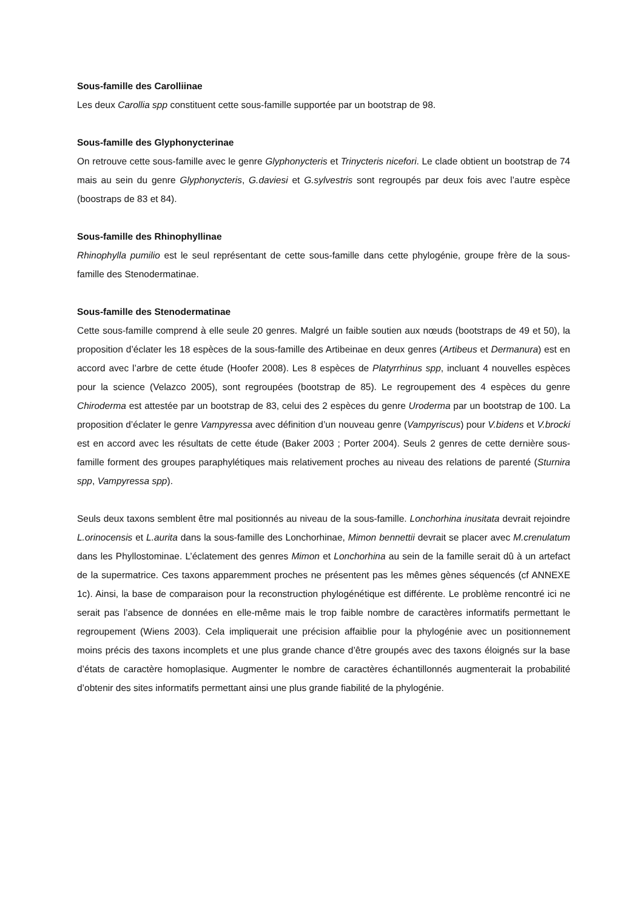Sous-famille des Carolliinae
Les deux Carollia spp constituent cette sous-famille supportée par un bootstrap de 98.
Sous-famille des Glyphonycterinae
On retrouve cette sous-famille avec le genre Glyphonycteris et Trinycteris nicefori. Le clade obtient un bootstrap de 74 mais au sein du genre Glyphonycteris, G.daviesi et G.sylvestris sont regroupés par deux fois avec l’autre espèce (boostraps de 83 et 84).
Sous-famille des Rhinophyllinae
Rhinophylla pumilio est le seul représentant de cette sous-famille dans cette phylogénie, groupe frère de la sous-famille des Stenodermatinae.
Sous-famille des Stenodermatinae
Cette sous-famille comprend à elle seule 20 genres. Malgré un faible soutien aux nœuds (bootstraps de 49 et 50), la proposition d’éclater les 18 espèces de la sous-famille des Artibeinae en deux genres (Artibeus et Dermanura) est en accord avec l’arbre de cette étude (Hoofer 2008). Les 8 espèces de Platyrrhinus spp, incluant 4 nouvelles espèces pour la science (Velazco 2005), sont regroupées (bootstrap de 85). Le regroupement des 4 espèces du genre Chiroderma est attestée par un bootstrap de 83, celui des 2 espèces du genre Uroderma par un bootstrap de 100. La proposition d’éclater le genre Vampyressa avec définition d’un nouveau genre (Vampyriscus) pour V.bidens et V.brocki est en accord avec les résultats de cette étude (Baker 2003 ; Porter 2004). Seuls 2 genres de cette dernière sous-famille forment des groupes paraphylétiques mais relativement proches au niveau des relations de parenté (Sturnira spp, Vampyressa spp).
Seuls deux taxons semblent être mal positionnés au niveau de la sous-famille. Lonchorhina inusitata devrait rejoindre L.orinocensis et L.aurita dans la sous-famille des Lonchorhinae, Mimon bennettii devrait se placer avec M.crenulatum dans les Phyllostominae. L’éclatement des genres Mimon et Lonchorhina au sein de la famille serait dû à un artefact de la supermatrice. Ces taxons apparemment proches ne présentent pas les mêmes gènes séquencés (cf ANNEXE 1c). Ainsi, la base de comparaison pour la reconstruction phylogénétique est différente. Le problème rencontré ici ne serait pas l’absence de données en elle-même mais le trop faible nombre de caractères informatifs permettant le regroupement (Wiens 2003). Cela impliquerait une précision affaiblie pour la phylogénie avec un positionnement moins précis des taxons incomplets et une plus grande chance d’être groupés avec des taxons éloignés sur la base d’états de caractère homoplasique. Augmenter le nombre de caractères échantillonnés augmenterait la probabilité d’obtenir des sites informatifs permettant ainsi une plus grande fiabilité de la phylogénie.